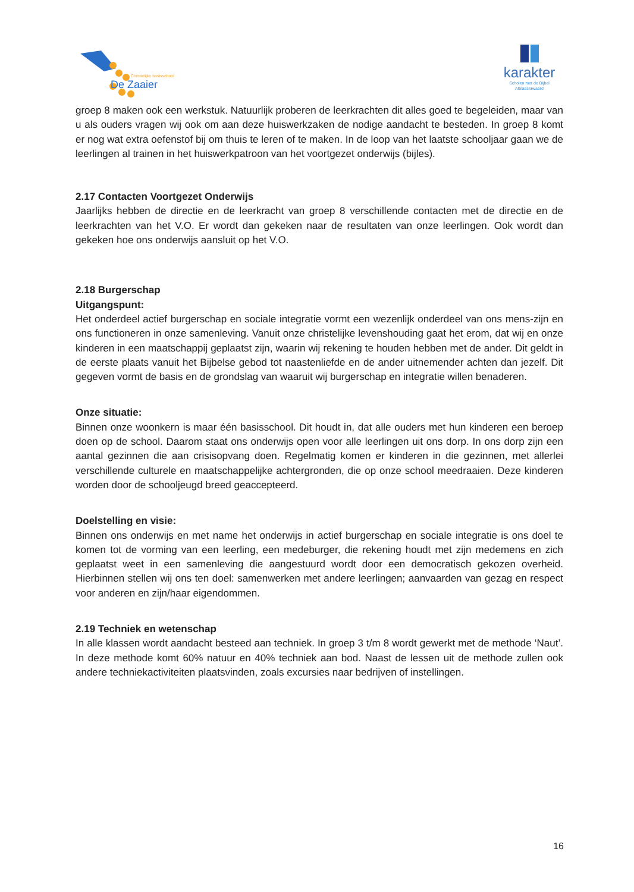Christelijke basisschool
De Zaaier
karakter
Scholen met de Bijbel
Alblasserwaard
groep 8 maken ook een werkstuk. Natuurlijk proberen de leerkrachten dit alles goed te begeleiden, maar van u als ouders vragen wij ook om aan deze huiswerkzaken de nodige aandacht te besteden. In groep 8 komt er nog wat extra oefenstof bij om thuis te leren of te maken. In de loop van het laatste schooljaar gaan we de leerlingen al trainen in het huiswerkpatroon van het voortgezet onderwijs (bijles).
2.17 Contacten Voortgezet Onderwijs
Jaarlijks hebben de directie en de leerkracht van groep 8 verschillende contacten met de directie en de leerkrachten van het V.O. Er wordt dan gekeken naar de resultaten van onze leerlingen. Ook wordt dan gekeken hoe ons onderwijs aansluit op het V.O.
2.18 Burgerschap
Uitgangspunt:
Het onderdeel actief burgerschap en sociale integratie vormt een wezenlijk onderdeel van ons mens-zijn en ons functioneren in onze samenleving. Vanuit onze christelijke levenshouding gaat het erom, dat wij en onze kinderen in een maatschappij geplaatst zijn, waarin wij rekening te houden hebben met de ander. Dit geldt in de eerste plaats vanuit het Bijbelse gebod tot naastenliefde en de ander uitnemender achten dan jezelf. Dit gegeven vormt de basis en de grondslag van waaruit wij burgerschap en integratie willen benaderen.
Onze situatie:
Binnen onze woonkern is maar één basisschool. Dit houdt in, dat alle ouders met hun kinderen een beroep doen op de school. Daarom staat ons onderwijs open voor alle leerlingen uit ons dorp. In ons dorp zijn een aantal gezinnen die aan crisisopvang doen. Regelmatig komen er kinderen in die gezinnen, met allerlei verschillende culturele en maatschappelijke achtergronden, die op onze school meedraaien. Deze kinderen worden door de schooljeugd breed geaccepteerd.
Doelstelling en visie:
Binnen ons onderwijs en met name het onderwijs in actief burgerschap en sociale integratie is ons doel te komen tot de vorming van een leerling, een medeburger, die rekening houdt met zijn medemens en zich geplaatst weet in een samenleving die aangestuurd wordt door een democratisch gekozen overheid. Hierbinnen stellen wij ons ten doel: samenwerken met andere leerlingen; aanvaarden van gezag en respect voor anderen en zijn/haar eigendommen.
2.19 Techniek en wetenschap
In alle klassen wordt aandacht besteed aan techniek. In groep 3 t/m 8 wordt gewerkt met de methode ‘Naut’. In deze methode komt 60% natuur en 40% techniek aan bod. Naast de lessen uit de methode zullen ook andere techniekactiviteiten plaatsvinden, zoals excursies naar bedrijven of instellingen.
16